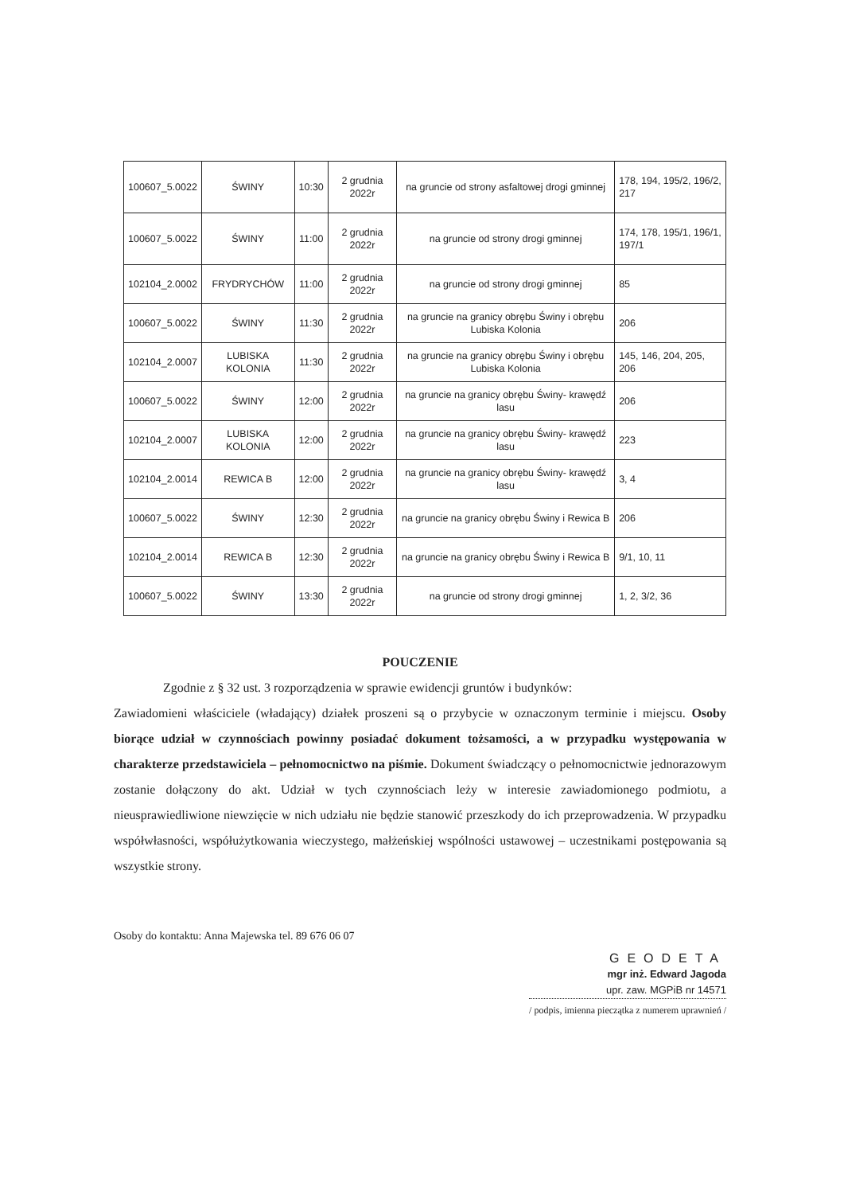| 100607_5.0022 | ŚWINY | 10:30 | 2 grudnia 2022r | na gruncie od strony asfaltowej drogi gminnej | 178, 194, 195/2, 196/2, 217 |
| 100607_5.0022 | ŚWINY | 11:00 | 2 grudnia 2022r | na gruncie od strony drogi gminnej | 174, 178, 195/1, 196/1, 197/1 |
| 102104_2.0002 | FRYDRYCHÓW | 11:00 | 2 grudnia 2022r | na gruncie od strony drogi gminnej | 85 |
| 100607_5.0022 | ŚWINY | 11:30 | 2 grudnia 2022r | na gruncie na granicy obrębu Świny i obrębu Lubiska Kolonia | 206 |
| 102104_2.0007 | LUBISKA KOLONIA | 11:30 | 2 grudnia 2022r | na gruncie na granicy obrębu Świny i obrębu Lubiska Kolonia | 145, 146, 204, 205, 206 |
| 100607_5.0022 | ŚWINY | 12:00 | 2 grudnia 2022r | na gruncie na granicy obrębu Świny- krawędź lasu | 206 |
| 102104_2.0007 | LUBISKA KOLONIA | 12:00 | 2 grudnia 2022r | na gruncie na granicy obrębu Świny- krawędź lasu | 223 |
| 102104_2.0014 | REWICA B | 12:00 | 2 grudnia 2022r | na gruncie na granicy obrębu Świny- krawędź lasu | 3, 4 |
| 100607_5.0022 | ŚWINY | 12:30 | 2 grudnia 2022r | na gruncie na granicy obrębu Świny i Rewica B | 206 |
| 102104_2.0014 | REWICA B | 12:30 | 2 grudnia 2022r | na gruncie na granicy obrębu Świny i Rewica B | 9/1, 10, 11 |
| 100607_5.0022 | ŚWINY | 13:30 | 2 grudnia 2022r | na gruncie od strony drogi gminnej | 1, 2, 3/2, 36 |
POUCZENIE
Zgodnie z § 32 ust. 3 rozporządzenia w sprawie ewidencji gruntów i budynków:
Zawiadomieni właściciele (władający) działek proszeni są o przybycie w oznaczonym terminie i miejscu. Osoby biorące udział w czynnościach powinny posiadać dokument tożsamości, a w przypadku występowania w charakterze przedstawiciela – pełnomocnictwo na piśmie. Dokument świadczący o pełnomocnictwie jednorazowym zostanie dołączony do akt. Udział w tych czynnościach leży w interesie zawiadomionego podmiotu, a nieusprawiedliwione niewzięcie w nich udziału nie będzie stanowić przeszkody do ich przeprowadzenia. W przypadku współwłasności, współużytkowania wieczystego, małżeńskiej wspólności ustawowej – uczestnikami postępowania są wszystkie strony.
Osoby do kontaktu: Anna Majewska tel. 89 676 06 07
GEODETA
mgr inż. Edward Jagoda
upr. zaw. MGPiB nr 14571
/ podpis, imienna pieczątka z numerem uprawnień /